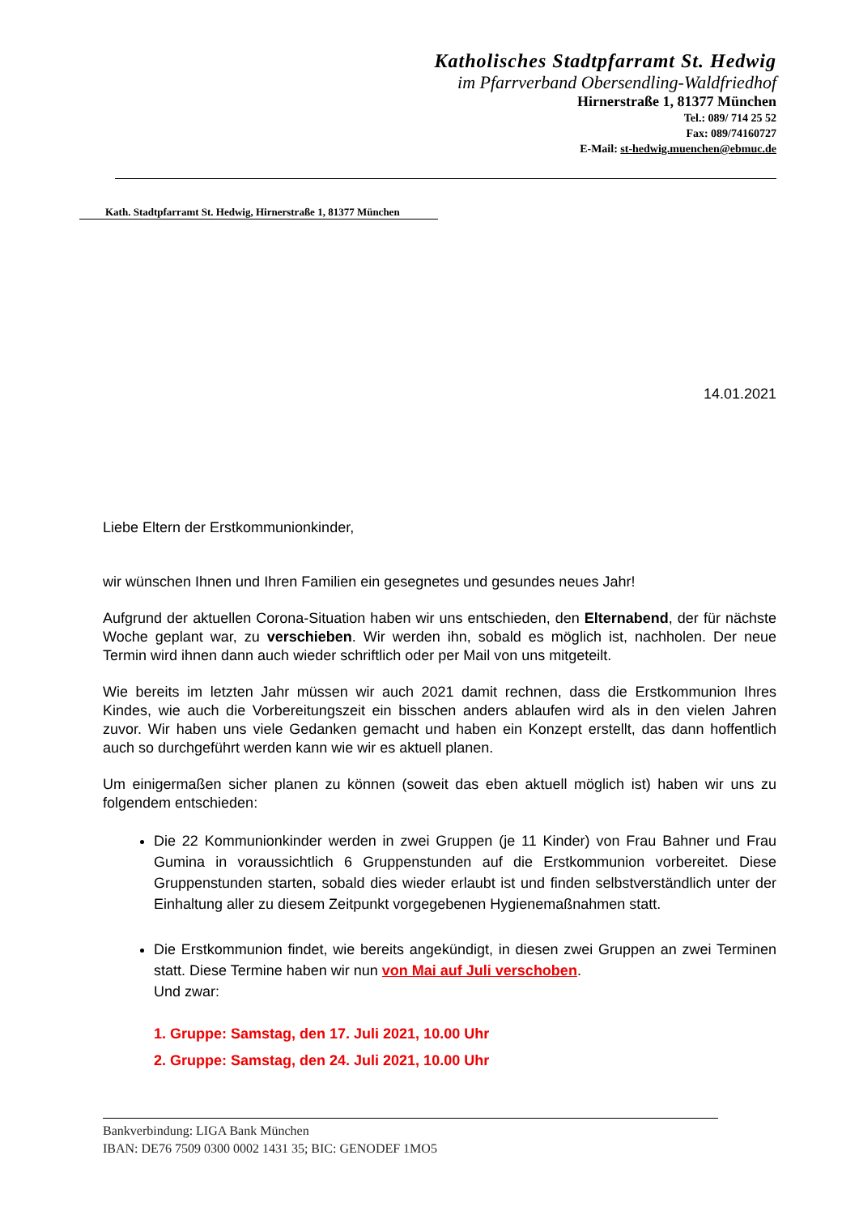Katholisches Stadtpfarramt St. Hedwig
im Pfarrverband Obersendling-Waldfriedhof
Hirnerstraße 1, 81377 München
Tel.: 089/ 714 25 52
Fax: 089/74160727
E-Mail: st-hedwig.muenchen@ebmuc.de
Kath. Stadtpfarramt St. Hedwig, Hirnerstraße 1, 81377 München
14.01.2021
Liebe Eltern der Erstkommunionkinder,
wir wünschen Ihnen und Ihren Familien ein gesegnetes und gesundes neues Jahr!
Aufgrund der aktuellen Corona-Situation haben wir uns entschieden, den Elternabend, der für nächste Woche geplant war, zu verschieben. Wir werden ihn, sobald es möglich ist, nachholen. Der neue Termin wird ihnen dann auch wieder schriftlich oder per Mail von uns mitgeteilt.
Wie bereits im letzten Jahr müssen wir auch 2021 damit rechnen, dass die Erstkommunion Ihres Kindes, wie auch die Vorbereitungszeit ein bisschen anders ablaufen wird als in den vielen Jahren zuvor. Wir haben uns viele Gedanken gemacht und haben ein Konzept erstellt, das dann hoffentlich auch so durchgeführt werden kann wie wir es aktuell planen.
Um einigermaßen sicher planen zu können (soweit das eben aktuell möglich ist) haben wir uns zu folgendem entschieden:
Die 22 Kommunionkinder werden in zwei Gruppen (je 11 Kinder) von Frau Bahner und Frau Gumina in voraussichtlich 6 Gruppenstunden auf die Erstkommunion vorbereitet. Diese Gruppenstunden starten, sobald dies wieder erlaubt ist und finden selbstverständlich unter der Einhaltung aller zu diesem Zeitpunkt vorgegebenen Hygienemaßnahmen statt.
Die Erstkommunion findet, wie bereits angekündigt, in diesen zwei Gruppen an zwei Terminen statt. Diese Termine haben wir nun von Mai auf Juli verschoben.
Und zwar:
1. Gruppe: Samstag, den 17. Juli 2021, 10.00 Uhr
2. Gruppe: Samstag, den 24. Juli 2021, 10.00 Uhr
Bankverbindung: LIGA Bank München
IBAN: DE76 7509 0300 0002 1431 35; BIC: GENODEF 1MO5